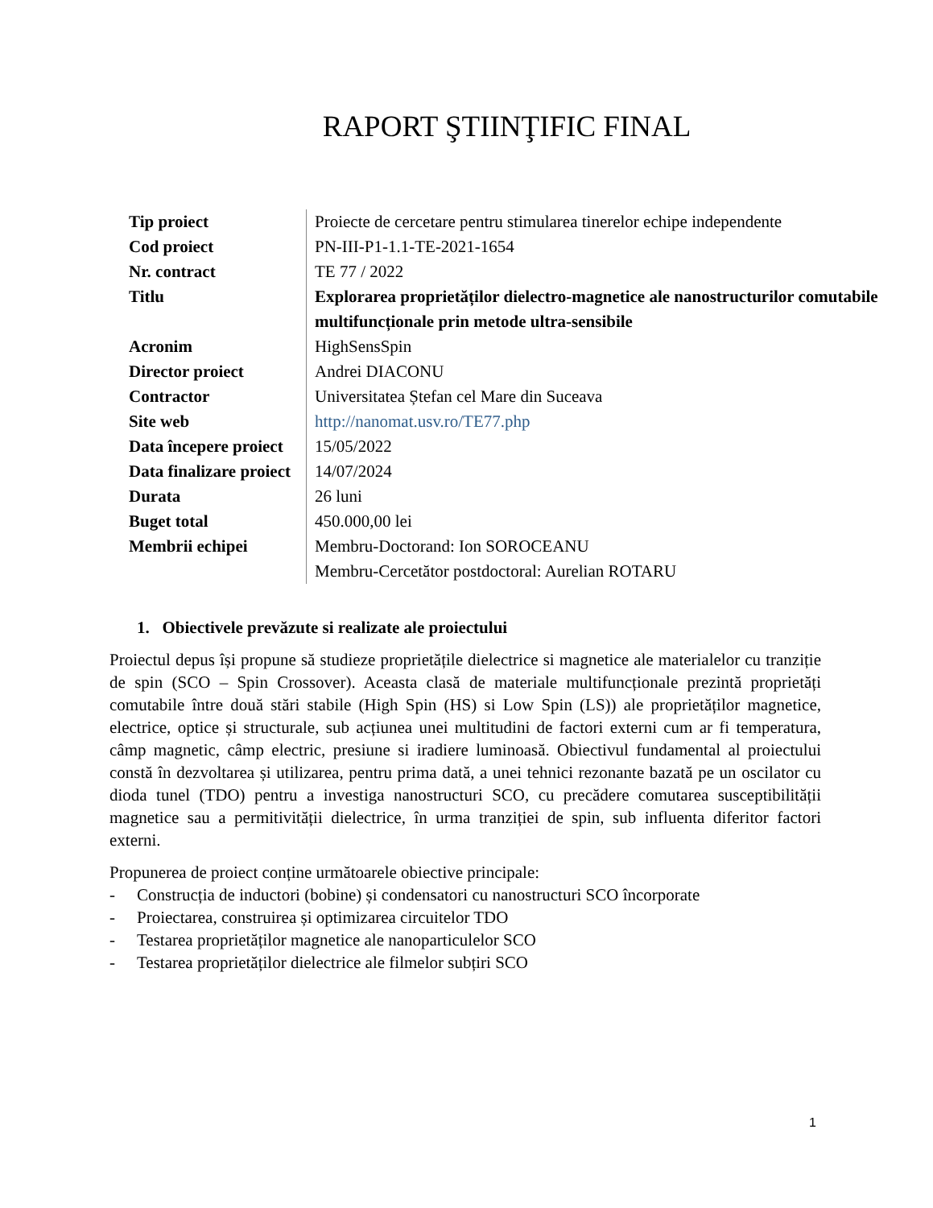RAPORT ŞTIINŢIFIC FINAL
| Tip proiect | Proiecte de cercetare pentru stimularea tinerelor echipe independente |
| Cod proiect | PN-III-P1-1.1-TE-2021-1654 |
| Nr. contract | TE 77 / 2022 |
| Titlu | Explorarea proprietăților dielectro-magnetice ale nanostructurilor comutabile multifuncționale prin metode ultra-sensibile |
| Acronim | HighSensSpin |
| Director proiect | Andrei DIACONU |
| Contractor | Universitatea Ștefan cel Mare din Suceava |
| Site web | http://nanomat.usv.ro/TE77.php |
| Data începere proiect | 15/05/2022 |
| Data finalizare proiect | 14/07/2024 |
| Durata | 26 luni |
| Buget total | 450.000,00 lei |
| Membrii echipei | Membru-Doctorand: Ion SOROCEANU Membru-Cercetător postdoctoral: Aurelian ROTARU |
1. Obiectivele prevăzute si realizate ale proiectului
Proiectul depus își propune să studieze proprietățile dielectrice si magnetice ale materialelor cu tranziție de spin (SCO – Spin Crossover). Aceasta clasă de materiale multifuncționale prezintă proprietăți comutabile între două stări stabile (High Spin (HS) si Low Spin (LS)) ale proprietăților magnetice, electrice, optice și structurale, sub acțiunea unei multitudini de factori externi cum ar fi temperatura, câmp magnetic, câmp electric, presiune si iradiere luminoasă. Obiectivul fundamental al proiectului constă în dezvoltarea și utilizarea, pentru prima dată, a unei tehnici rezonante bazată pe un oscilator cu dioda tunel (TDO) pentru a investiga nanostructuri SCO, cu precădere comutarea susceptibilității magnetice sau a permitivității dielectrice, în urma tranziției de spin, sub influenta diferitor factori externi.
Propunerea de proiect conține următoarele obiective principale:
- Construcția de inductori (bobine) și condensatori cu nanostructuri SCO încorporate
- Proiectarea, construirea și optimizarea circuitelor TDO
- Testarea proprietăților magnetice ale nanoparticulelor SCO
- Testarea proprietăților dielectrice ale filmelor subțiri SCO
1